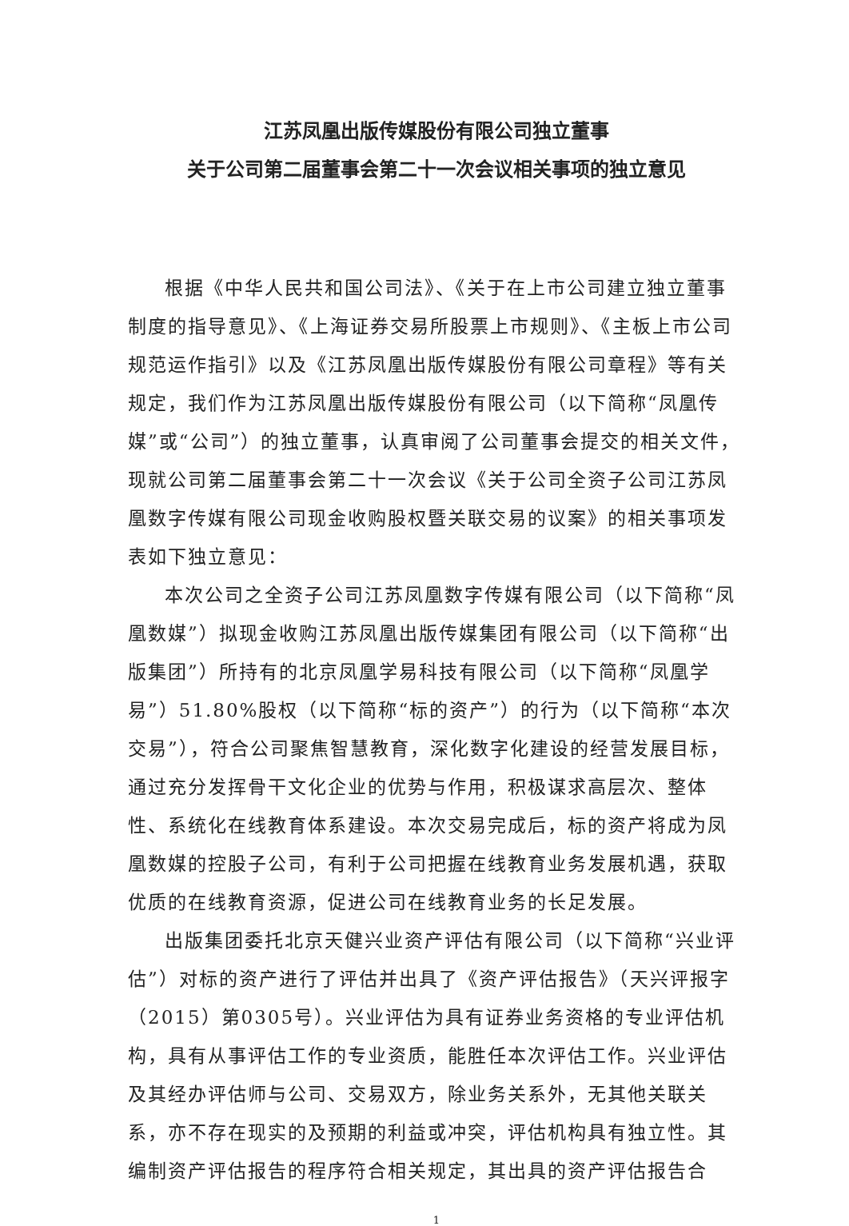江苏凤凰出版传媒股份有限公司独立董事
关于公司第二届董事会第二十一次会议相关事项的独立意见
根据《中华人民共和国公司法》、《关于在上市公司建立独立董事制度的指导意见》、《上海证券交易所股票上市规则》、《主板上市公司规范运作指引》以及《江苏凤凰出版传媒股份有限公司章程》等有关规定，我们作为江苏凤凰出版传媒股份有限公司（以下简称“凤凰传媒”或“公司”）的独立董事，认真审阅了公司董事会提交的相关文件，现就公司第二届董事会第二十一次会议《关于公司全资子公司江苏凤凰数字传媒有限公司现金收购股权暨关联交易的议案》的相关事项发表如下独立意见：
本次公司之全资子公司江苏凤凰数字传媒有限公司（以下简称“凤凰数媒”）拟现金收购江苏凤凰出版传媒集团有限公司（以下简称“出版集团”）所持有的北京凤凰学易科技有限公司（以下简称“凤凰学易”）51.80%股权（以下简称“标的资产”）的行为（以下简称“本次交易”），符合公司聚焦智慧教育，深化数字化建设的经营发展目标，通过充分发挥骨干文化企业的优势与作用，积极谋求高层次、整体性、系统化在线教育体系建设。本次交易完成后，标的资产将成为凤凰数媒的控股子公司，有利于公司把握在线教育业务发展机遇，获取优质的在线教育资源，促进公司在线教育业务的长足发展。
出版集团委托北京天健兴业资产评估有限公司（以下简称“兴业评估”）对标的资产进行了评估并出具了《资产评估报告》（天兴评报字（2015）第0305号）。兴业评估为具有证券业务资格的专业评估机构，具有从事评估工作的专业资质，能胜任本次评估工作。兴业评估及其经办评估师与公司、交易双方，除业务关系外，无其他关联关系，亦不存在现实的及预期的利益或冲突，评估机构具有独立性。其编制资产评估报告的程序符合相关规定，其出具的资产评估报告合
1